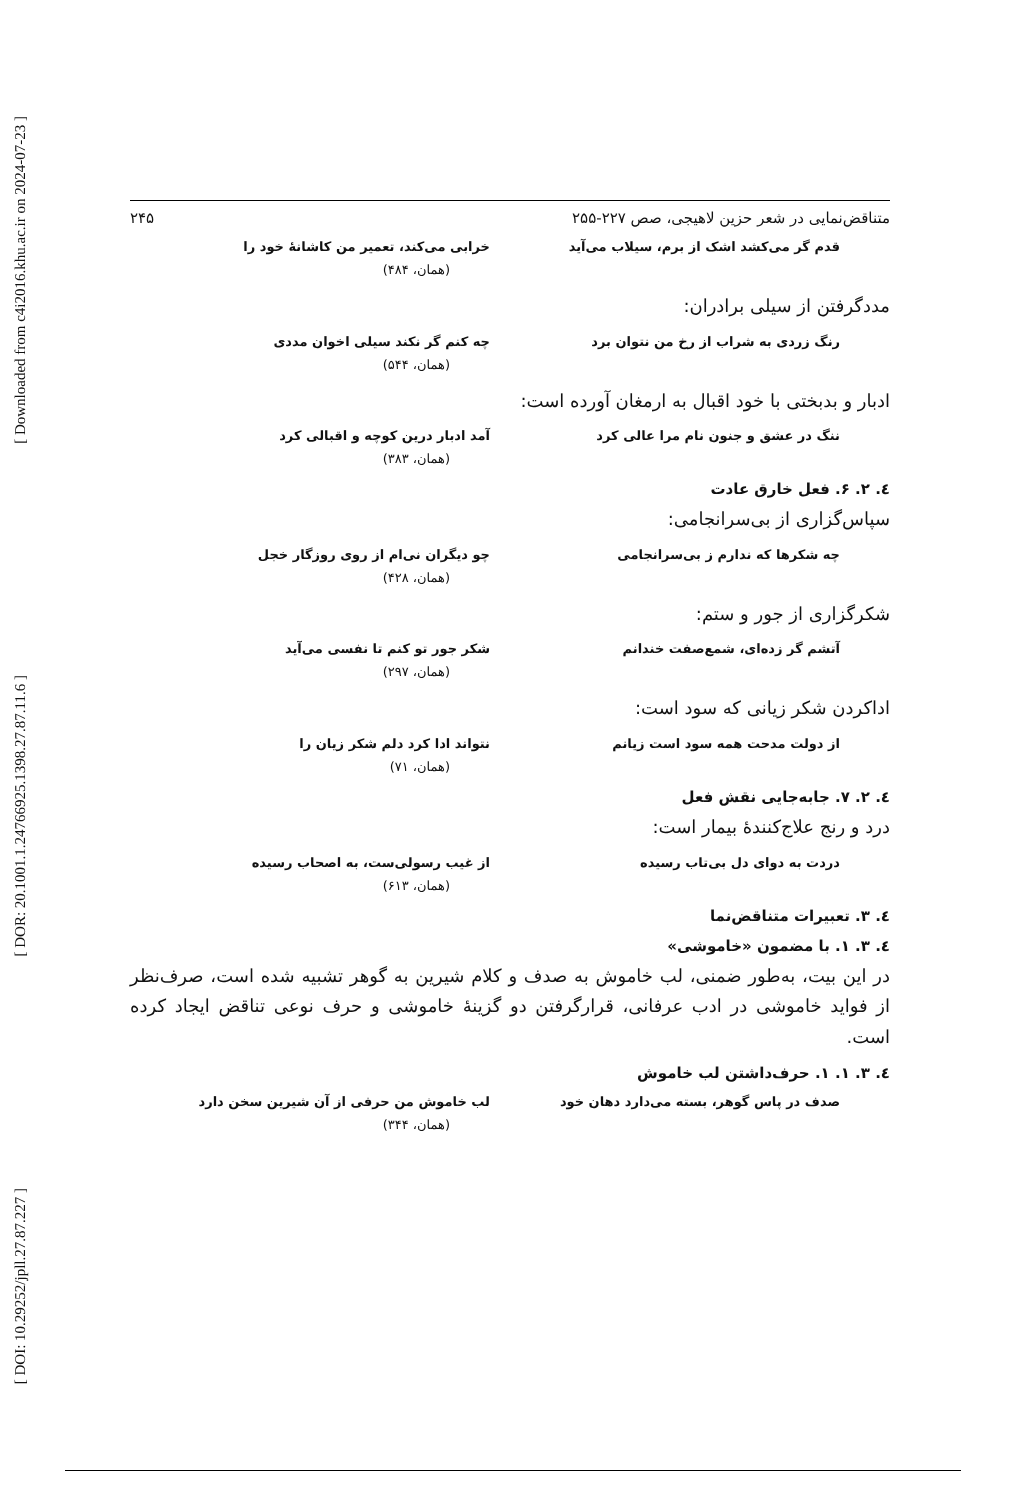[ Downloaded from c4i2016.khu.ac.ir on 2024-07-23 ]
[ DOR: 20.1001.1.24766925.1398.27.87.11.6 ]
[ DOI: 10.29252/jpll.27.87.227 ]
متناقض‌نمایی در شعر حزین لاهیجی، صص ۲۲۷-۲۵۵ ۲۴۵
قدم گر می‌کشد اشک از برم، سیلاب می‌آید خرابی می‌کند، تعمیر من کاشانهٔ خود را
(همان، ۴۸۴)
مددگرفتن از سیلی برادران:
رنگ زردی به شراب از رخ من نتوان برد چه کنم گر نکند سیلی اخوان مددی
(همان، ۵۴۴)
ادبار و بدبختی با خود اقبال به ارمغان آورده است:
ننگ در عشق و جنون نام مرا عالی کرد آمد ادبار درین کوچه و اقبالی کرد
(همان، ۳۸۳)
٤. ٢. ۶. فعل خارق عادت
سپاس‌گزاری از بی‌سرانجامی:
چه شکرها که ندارم ز بی‌سرانجامی چو دیگران نی‌ام از روی روزگار خجل
(همان، ۴۲۸)
شکرگزاری از جور و ستم:
آتشم گر زده‌ای، شمع‌صفت خندانم شکر جور تو کنم تا نفسی می‌آید
(همان، ۲۹۷)
اداکردن شکر زیانی که سود است:
از دولت مدحت همه سود است زیانم نتواند ادا کرد دلم شکر زیان را
(همان، ۷۱)
٤. ٢. ٧. جابه‌جایی نقش فعل
درد و رنج علاج‌کنندهٔ بیمار است:
دردت به دوای دل بی‌تاب رسیده از غیب رسولی‌ست، به اصحاب رسیده
(همان، ۶۱۳)
٤. ٣. تعبیرات متناقض‌نما
٤. ٣. ١. با مضمون «خاموشی»
در این بیت، به‌طور ضمنی، لب خاموش به صدف و کلام شیرین به گوهر تشبیه شده است، صرف‌نظر از فواید خاموشی در ادب عرفانی، قرارگرفتن دو گزینهٔ خاموشی و حرف نوعی تناقض ایجاد کرده است.
٤. ٣. ١. ١. حرف‌داشتن لب خاموش
صدف در پاس گوهر، بسته می‌دارد دهان خود لب خاموش من حرفی از آن شیرین سخن دارد
(همان، ۳۴۴)